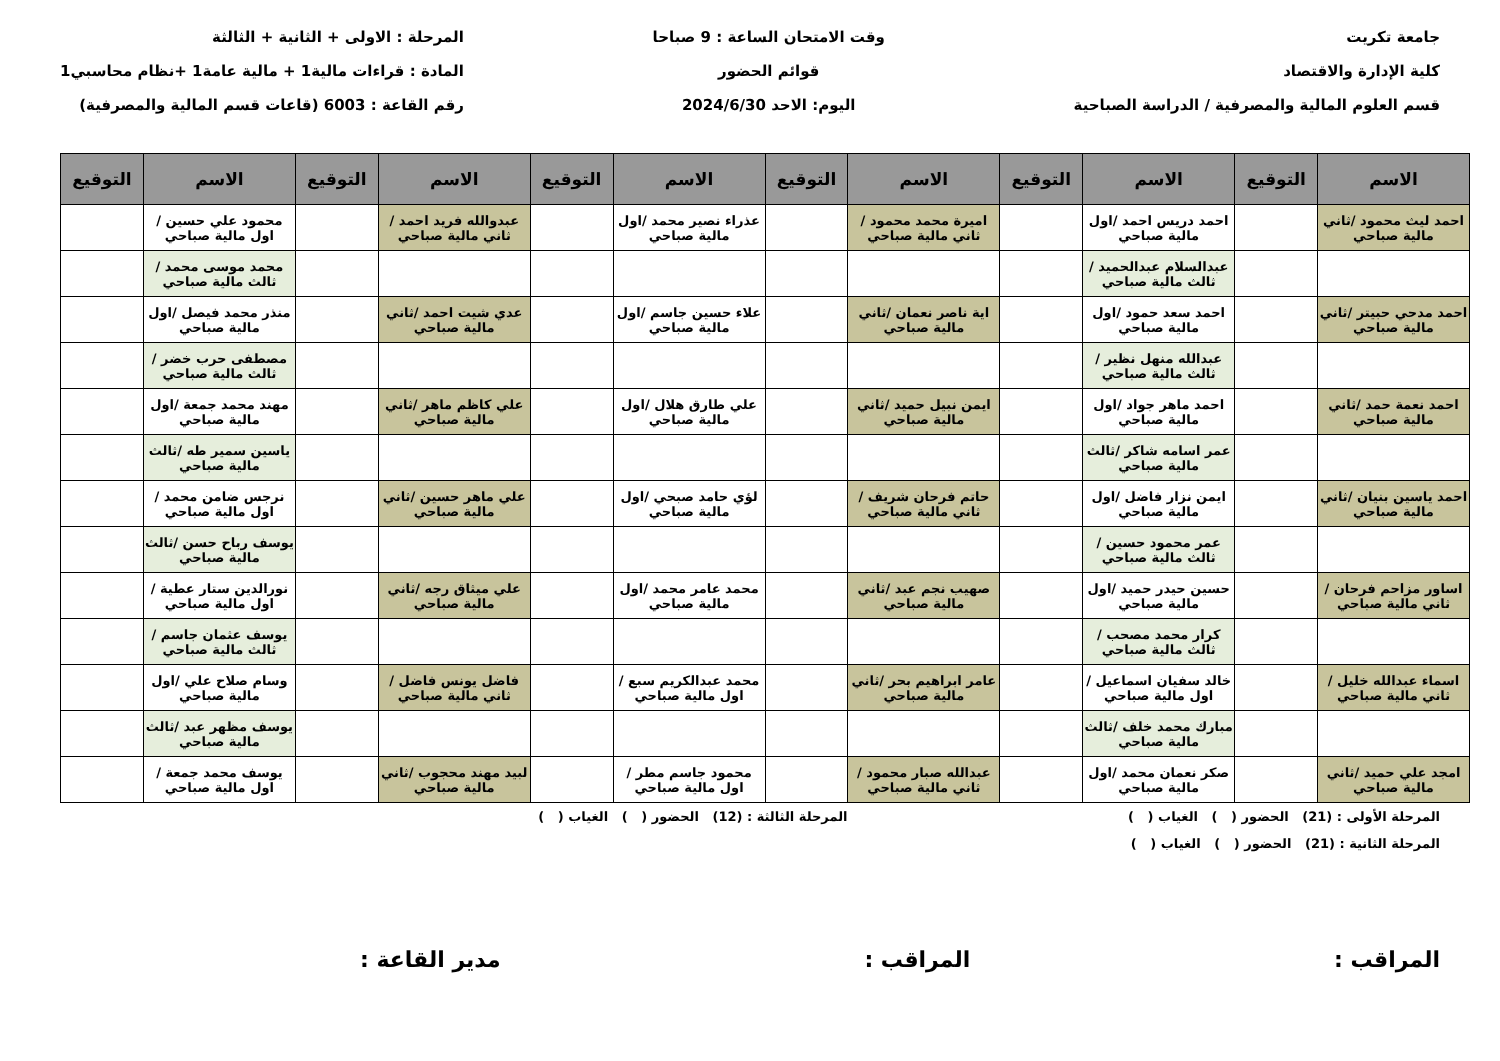جامعة تكريت
كلية الإدارة والاقتصاد
قسم العلوم المالية والمصرفية / الدراسة الصباحية
وقت الامتحان الساعة : 9 صباحا
قوائم الحضور
اليوم: الاحد 2024/6/30
المرحلة : الاولى + الثانية + الثالثة
المادة : قراءات مالية1 + مالية عامة1 +نظام محاسبي1
رقم القاعة : 6003 (قاعات قسم المالية والمصرفية)
| الاسم | التوقيع | الاسم | التوقيع | الاسم | التوقيع | الاسم | التوقيع | الاسم | التوقيع | الاسم | التوقيع |
| --- | --- | --- | --- | --- | --- | --- | --- | --- | --- | --- | --- |
| احمد ليث محمود /ثاني مالية صباحي | | احمد دريس احمد /اول مالية صباحي | | اميرة محمد محمود /ثاني مالية صباحي | | عذراء نصير محمد /اول مالية صباحي | | عبدوالله فريد احمد /ثاني مالية صباحي | | محمود علي حسين /اول مالية صباحي | |
| | | عبدالسلام عبدالحميد /ثالث مالية صباحي | | | | | | | | محمد موسى محمد /ثالث مالية صباحي | |
| احمد مدحي حبيتر /ثاني مالية صباحي | | احمد سعد حمود /اول مالية صباحي | | اية ناصر نعمان /ثاني مالية صباحي | | علاء حسين جاسم /اول مالية صباحي | | عدي شيت احمد /ثاني مالية صباحي | | منذر محمد فيصل /اول مالية صباحي | |
| | | عبدالله منهل نظير /ثالث مالية صباحي | | | | | | | | مصطفى حرب خضر /ثالث مالية صباحي | |
| احمد نعمة حمد /ثاني مالية صباحي | | احمد ماهر جواد /اول مالية صباحي | | ايمن نبيل حميد /ثاني مالية صباحي | | علي طارق هلال /اول مالية صباحي | | علي كاظم ماهر /ثاني مالية صباحي | | مهند محمد جمعة /اول مالية صباحي | |
| | | عمر اسامه شاكر /ثالث مالية صباحي | | | | | | | | ياسين سمير طه /ثالث مالية صباحي | |
| احمد ياسين بنيان /ثاني مالية صباحي | | ايمن نزار فاضل /اول مالية صباحي | | حاتم فرحان شريف /ثاني مالية صباحي | | لؤي حامد صبحي /اول مالية صباحي | | علي ماهر حسين /ثاني مالية صباحي | | نرجس ضامن محمد /اول مالية صباحي | |
| | | عمر محمود حسين /ثالث مالية صباحي | | | | | | | | يوسف رباح حسن /ثالث مالية صباحي | |
| اساور مزاحم فرحان /ثاني مالية صباحي | | حسين حيدر حميد /اول مالية صباحي | | صهيب نجم عبد /ثاني مالية صباحي | | محمد عامر محمد /اول مالية صباحي | | علي ميثاق رجه /ثاني مالية صباحي | | نورالدين ستار عطية /اول مالية صباحي | |
| | | كرار محمد مصحب /ثالث مالية صباحي | | | | | | | | يوسف عثمان جاسم /ثالث مالية صباحي | |
| اسماء عبدالله خليل /ثاني مالية صباحي | | خالد سفيان اسماعيل /اول مالية صباحي | | عامر ابراهيم بحر /ثاني مالية صباحي | | محمد عبدالكريم سبع /اول مالية صباحي | | فاضل يونس فاضل /ثاني مالية صباحي | | وسام صلاح علي /اول مالية صباحي | |
| | | مبارك محمد خلف /ثالث مالية صباحي | | | | | | | | يوسف مظهر عبد /ثالث مالية صباحي | |
| امجد علي حميد /ثاني مالية صباحي | | صكر نعمان محمد /اول مالية صباحي | | عبدالله صبار محمود /ثاني مالية صباحي | | محمود جاسم مطر /اول مالية صباحي | | لبيد مهند محجوب /ثاني مالية صباحي | | يوسف محمد جمعة /اول مالية صباحي | |
المرحلة الأولى : (21) الحضور ( ) الغياب ( ) المرحلة الثالثة : (12) الحضور ( ) الغياب ( )
المرحلة الثانية : (21) الحضور ( ) الغياب ( )
المراقب : المراقب : مدير القاعة :